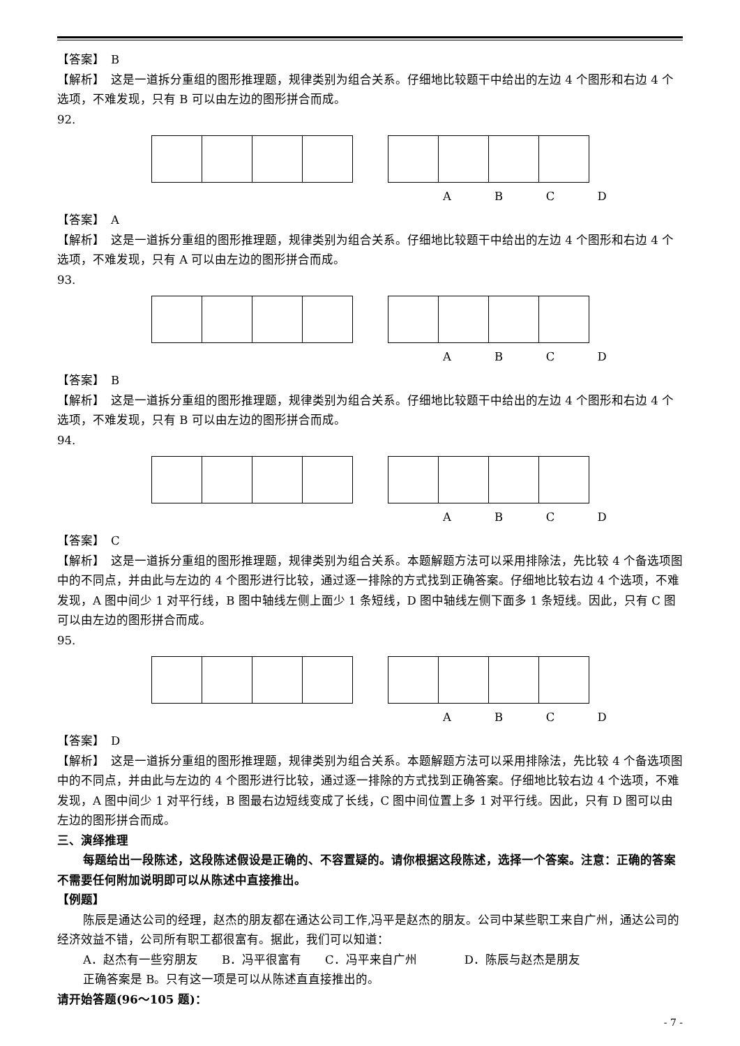【答案】　B
【解析】　这是一道拆分重组的图形推理题，规律类别为组合关系。仔细地比较题干中给出的左边 4 个图形和右边 4 个选项，不难发现，只有 B 可以由左边的图形拼合而成。
92.
A B C D
【答案】　A
【解析】　这是一道拆分重组的图形推理题，规律类别为组合关系。仔细地比较题干中给出的左边 4 个图形和右边 4 个选项，不难发现，只有 A 可以由左边的图形拼合而成。
93.
A B C D
【答案】　B
【解析】　这是一道拆分重组的图形推理题，规律类别为组合关系。仔细地比较题干中给出的左边 4 个图形和右边 4 个选项，不难发现，只有 B 可以由左边的图形拼合而成。
94.
A B C D
【答案】　C
【解析】　这是一道拆分重组的图形推理题，规律类别为组合关系。本题解题方法可以采用排除法，先比较 4 个备选项图中的不同点，并由此与左边的 4 个图形进行比较，通过逐一排除的方式找到正确答案。仔细地比较右边 4 个选项，不难发现，A 图中间少 1 对平行线，B 图中轴线左侧上面少 1 条短线，D 图中轴线左侧下面多 1 条短线。因此，只有 C 图可以由左边的图形拼合而成。
95.
A B C D
【答案】　D
【解析】　这是一道拆分重组的图形推理题，规律类别为组合关系。本题解题方法可以采用排除法，先比较 4 个备选项图中的不同点，并由此与左边的 4 个图形进行比较，通过逐一排除的方式找到正确答案。仔细地比较右边 4 个选项，不难发现，A 图中间少 1 对平行线，B 图最右边短线变成了长线，C 图中间位置上多 1 对平行线。因此，只有 D 图可以由左边的图形拼合而成。
三、演绎推理
每题给出一段陈述，这段陈述假设是正确的、不容置疑的。请你根据这段陈述，选择一个答案。注意：正确的答案不需要任何附加说明即可以从陈述中直接推出。
【例题】
陈辰是通达公司的经理，赵杰的朋友都在通达公司工作,冯平是赵杰的朋友。公司中某些职工来自广州，通达公司的经济效益不错，公司所有职工都很富有。据此，我们可以知道：
A．赵杰有一些穷朋友　　B．冯平很富有　　C．冯平来自广州　　　　D．陈辰与赵杰是朋友
正确答案是 B。只有这一项是可以从陈述直直接推出的。
请开始答题(96～105 题)：
- 7 -